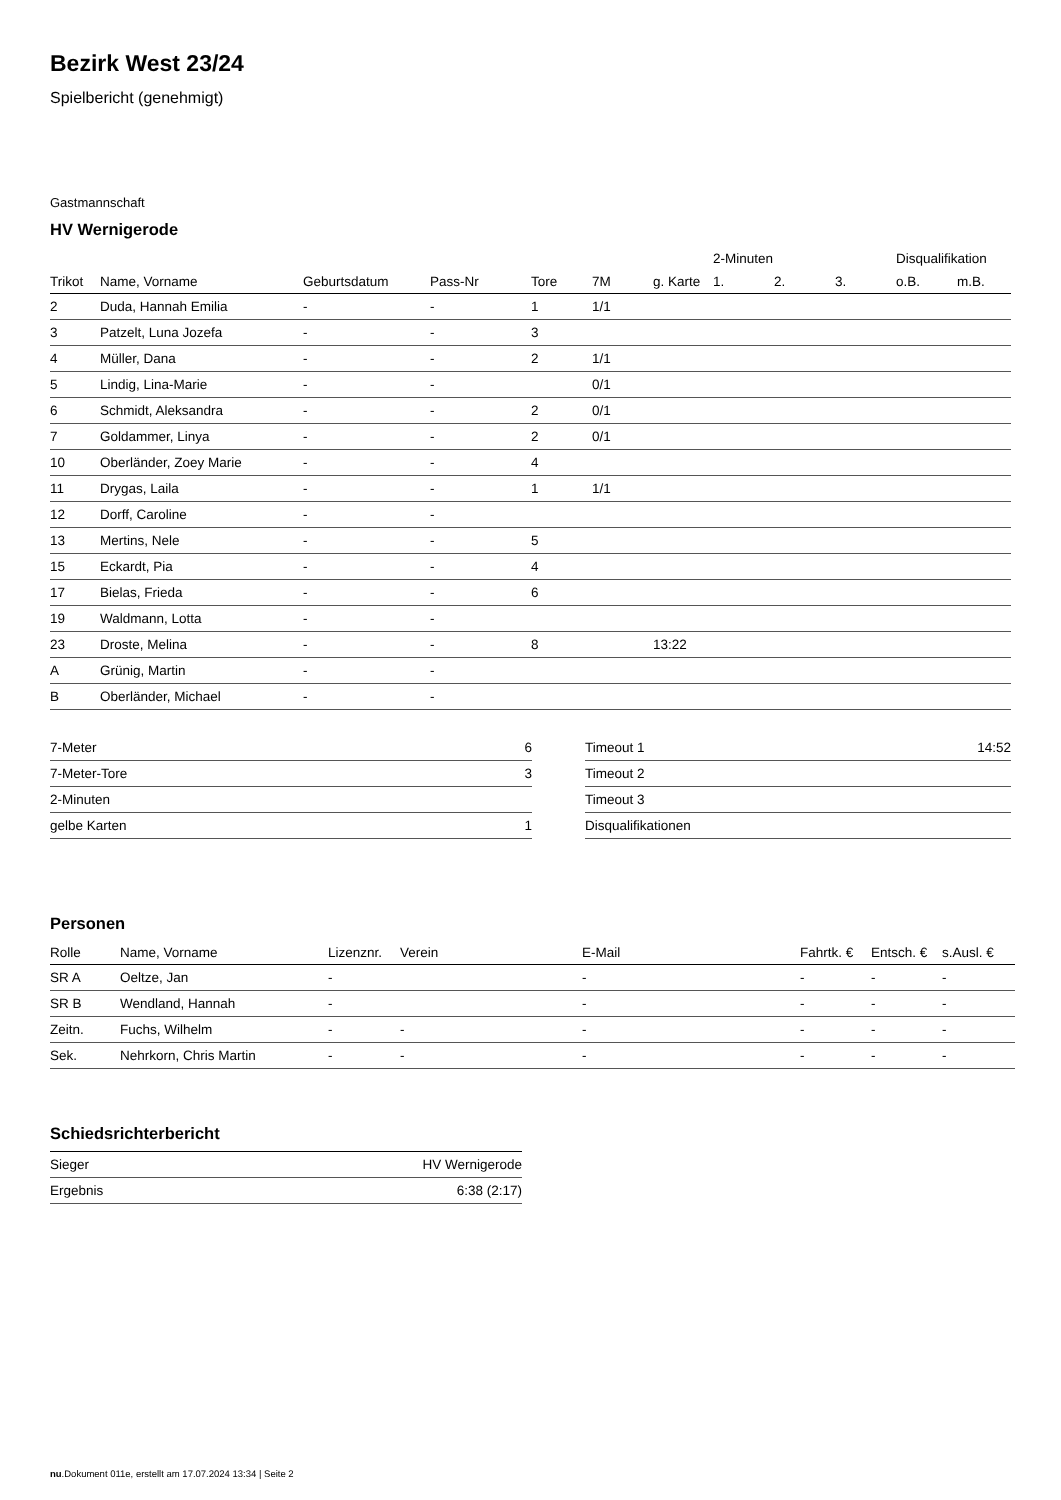Bezirk West 23/24
Spielbericht (genehmigt)
Gastmannschaft
HV Wernigerode
| | | | | | | | 2-Minuten | | | Disqualifikation | |
| --- | --- | --- | --- | --- | --- | --- | --- | --- | --- | --- | --- |
| Trikot | Name, Vorname | Geburtsdatum | Pass-Nr | Tore | 7M | g. Karte | 1. | 2. | 3. | o.B. | m.B. |
| 2 | Duda, Hannah Emilia | - | - | 1 | 1/1 | | | | | | |
| 3 | Patzelt, Luna Jozefa | - | - | 3 | | | | | | | |
| 4 | Müller, Dana | - | - | 2 | 1/1 | | | | | | |
| 5 | Lindig, Lina-Marie | - | - | | 0/1 | | | | | | |
| 6 | Schmidt, Aleksandra | - | - | 2 | 0/1 | | | | | | |
| 7 | Goldammer, Linya | - | - | 2 | 0/1 | | | | | | |
| 10 | Oberländer, Zoey Marie | - | - | 4 | | | | | | | |
| 11 | Drygas, Laila | - | - | 1 | 1/1 | | | | | | |
| 12 | Dorff, Caroline | - | - | | | | | | | | |
| 13 | Mertins, Nele | - | - | 5 | | | | | | | |
| 15 | Eckardt, Pia | - | - | 4 | | | | | | | |
| 17 | Bielas, Frieda | - | - | 6 | | | | | | | |
| 19 | Waldmann, Lotta | - | - | | | | | | | | |
| 23 | Droste, Melina | - | - | 8 | | 13:22 | | | | | |
| A | Grünig, Martin | - | - | | | | | | | | |
| B | Oberländer, Michael | - | - | | | | | | | | |
| 7-Meter | 6 |
| 7-Meter-Tore | 3 |
| 2-Minuten | |
| gelbe Karten | 1 |
| Timeout 1 | 14:52 |
| Timeout 2 | |
| Timeout 3 | |
| Disqualifikationen | |
Personen
| Rolle | Name, Vorname | Lizenznr. | Verein | E-Mail | Fahrtk. € | Entsch. € | s.Ausl. € |
| --- | --- | --- | --- | --- | --- | --- | --- |
| SR A | Oeltze, Jan | - | | - | - | - | - |
| SR B | Wendland, Hannah | - | | - | - | - | - |
| Zeitn. | Fuchs, Wilhelm | - | - | - | - | - | - |
| Sek. | Nehrkorn, Chris Martin | - | - | - | - | - | - |
Schiedsrichterbericht
| Sieger | HV Wernigerode |
| Ergebnis | 6:38 (2:17) |
nu.Dokument 011e, erstellt am 17.07.2024 13:34 | Seite 2